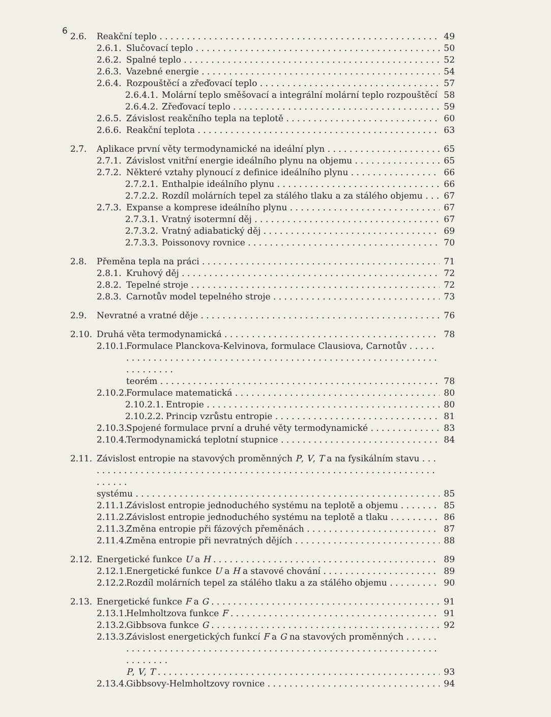6
2.6. Reakční teplo 49
2.6.1. Slučovací teplo 50
2.6.2. Spalné teplo 52
2.6.3. Vazebné energie 54
2.6.4. Rozpouštěcí a zřeďovací teplo 57
2.6.4.1. Molární teplo směšovací a integrální molární teplo rozpouštěcí 58
2.6.4.2. Zřeďovací teplo 59
2.6.5. Závislost reakčního tepla na teplotě 60
2.6.6. Reakční teplota 63
2.7. Aplikace první věty termodynamické na ideální plyn 65
2.7.1. Závislost vnitřní energie ideálního plynu na objemu 65
2.7.2. Některé vztahy plynoucí z definice ideálního plynu 66
2.7.2.1. Enthalpie ideálního plynu 66
2.7.2.2. Rozdíl molárních tepel za stálého tlaku a za stálého objemu 67
2.7.3. Expanse a komprese ideálního plynu 67
2.7.3.1. Vratný isotermní děj 67
2.7.3.2. Vratný adiabatický děj 69
2.7.3.3. Poissonovy rovnice 70
2.8. Přeměna tepla na práci 71
2.8.1. Kruhový děj 72
2.8.2. Tepelné stroje 72
2.8.3. Carnotův model tepelného stroje 73
2.9. Nevratné a vratné děje 76
2.10. Druhá věta termodynamická 78
2.10.1. Formulace Planckova-Kelvinova, formulace Clausiova, Carnotův
teorém 78
2.10.2. Formulace matematická 80
2.10.2.1. Entropie 80
2.10.2.2. Princip vzrůstu entropie 81
2.10.3. Spojené formulace první a druhé věty termodynamické 83
2.10.4. Termodynamická teplotní stupnice 84
2.11. Závislost entropie na stavových proměnných P, V, T a na fysikálním stavu
systému 85
2.11.1. Závislost entropie jednoduchého systému na teplotě a objemu 85
2.11.2. Závislost entropie jednoduchého systému na teplotě a tlaku 86
2.11.3. Změna entropie při fázových přeměnách 87
2.11.4. Změna entropie při nevratných dějích 88
2.12. Energetické funkce U a H 89
2.12.1. Energetické funkce U a H a stavové chování 89
2.12.2. Rozdíl molárních tepel za stálého tlaku a za stálého objemu 90
2.13. Energetické funkce F a G 91
2.13.1. Helmholtzova funkce F 91
2.13.2. Gibbsova funkce G 92
2.13.3. Závislost energetických funkcí F a G na stavových proměnných
P, V, T 93
2.13.4. Gibbsovy-Helmholtzovy rovnice 94